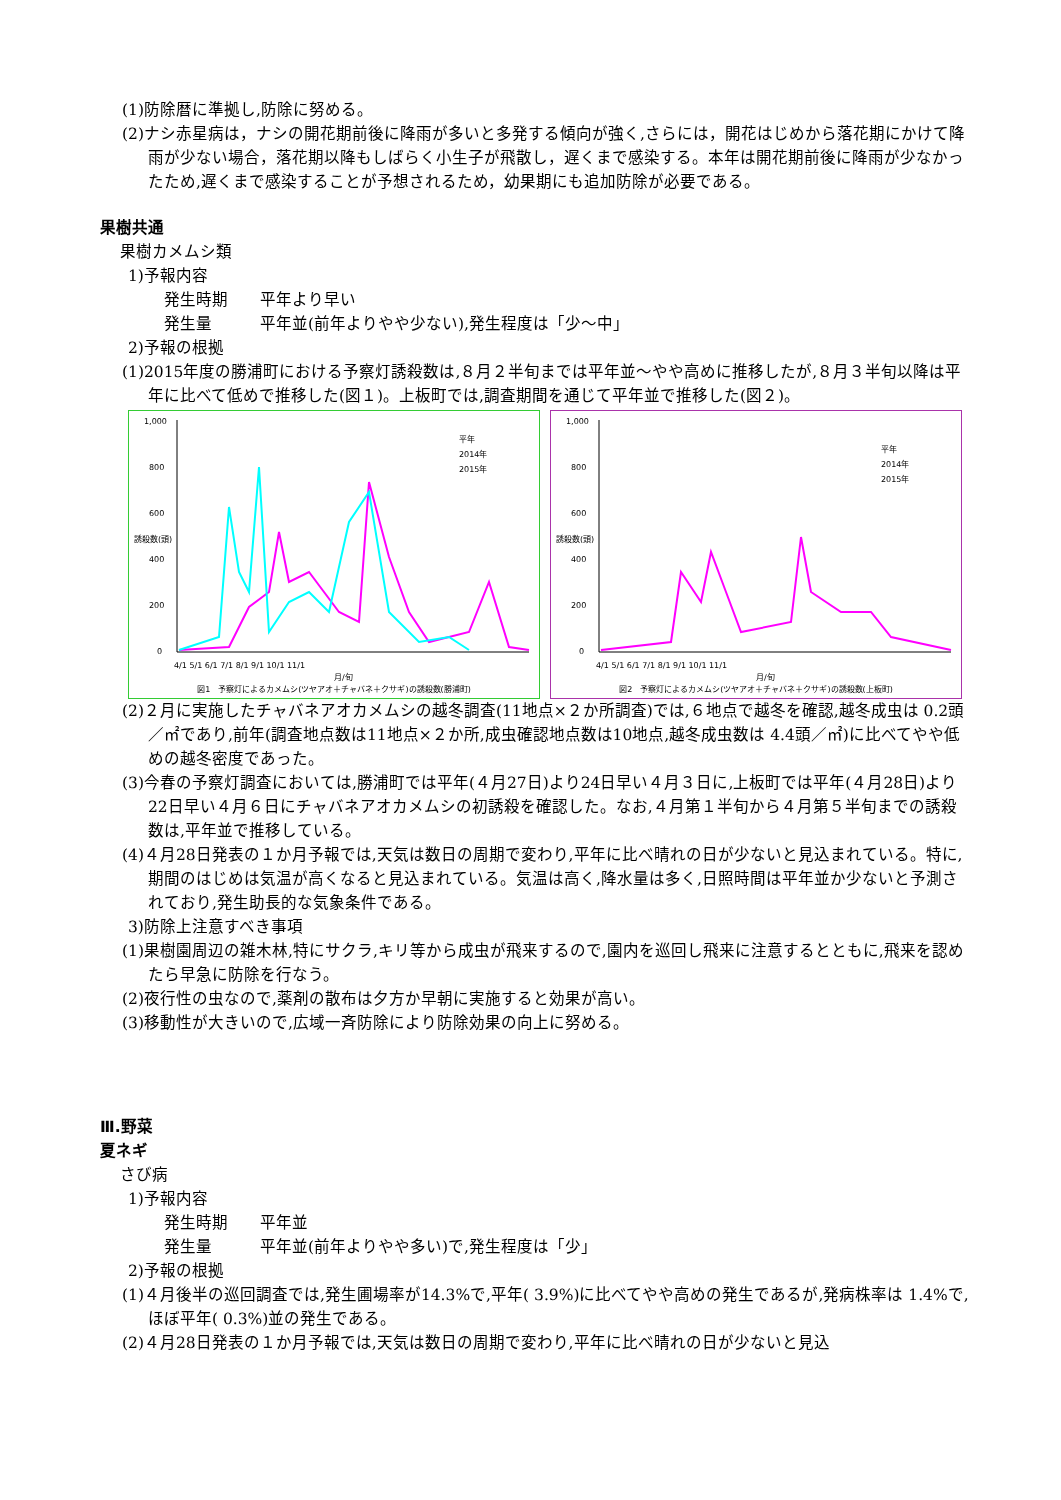(1)防除暦に準拠し,防除に努める。
(2)ナシ赤星病は，ナシの開花期前後に降雨が多いと多発する傾向が強く,さらには，開花はじめから落花期にかけて降雨が少ない場合，落花期以降もしばらく小生子が飛散し，遅くまで感染する。本年は開花期前後に降雨が少なかったため,遅くまで感染することが予想されるため，幼果期にも追加防除が必要である。
果樹共通
果樹カメムシ類
1)予報内容
発生時期　　平年より早い
発生量　　　平年並(前年よりやや少ない),発生程度は「少～中」
2)予報の根拠
(1)2015年度の勝浦町における予察灯誘殺数は,８月２半旬までは平年並～やや高めに推移したが,８月３半旬以降は平年に比べて低めで推移した(図１)。上板町では,調査期間を通じて平年並で推移した(図２)。
1,000
800
600
400
200
0
誘殺数(頭)
4/1 5/1 6/1 7/1 8/1 9/1 10/1 11/1
月/旬
平年
2014年
2015年
図1　予察灯によるカメムシ(ツヤアオ＋チャバネ＋クサギ)の誘殺数(勝浦町)
1,000
800
600
400
200
0
誘殺数(頭)
4/1 5/1 6/1 7/1 8/1 9/1 10/1 11/1
月/旬
平年
2014年
2015年
図2　予察灯によるカメムシ(ツヤアオ＋チャバネ＋クサギ)の誘殺数(上板町)
(2)２月に実施したチャバネアオカメムシの越冬調査(11地点×２か所調査)では,６地点で越冬を確認,越冬成虫は 0.2頭／㎡であり,前年(調査地点数は11地点×２か所,成虫確認地点数は10地点,越冬成虫数は 4.4頭／㎡)に比べてやや低めの越冬密度であった。
(3)今春の予察灯調査においては,勝浦町では平年(４月27日)より24日早い４月３日に,上板町では平年(４月28日)より22日早い４月６日にチャバネアオカメムシの初誘殺を確認した。なお,４月第１半旬から４月第５半旬までの誘殺数は,平年並で推移している。
(4)４月28日発表の１か月予報では,天気は数日の周期で変わり,平年に比べ晴れの日が少ないと見込まれている。特に,期間のはじめは気温が高くなると見込まれている。気温は高く,降水量は多く,日照時間は平年並か少ないと予測されており,発生助長的な気象条件である。
3)防除上注意すべき事項
(1)果樹園周辺の雑木林,特にサクラ,キリ等から成虫が飛来するので,園内を巡回し飛来に注意するとともに,飛来を認めたら早急に防除を行なう。
(2)夜行性の虫なので,薬剤の散布は夕方か早朝に実施すると効果が高い。
(3)移動性が大きいので,広域一斉防除により防除効果の向上に努める。
Ⅲ.野菜
夏ネギ
さび病
1)予報内容
発生時期　　平年並
発生量　　　平年並(前年よりやや多い)で,発生程度は「少」
2)予報の根拠
(1)４月後半の巡回調査では,発生圃場率が14.3%で,平年( 3.9%)に比べてやや高めの発生であるが,発病株率は 1.4%で,ほぼ平年( 0.3%)並の発生である。
(2)４月28日発表の１か月予報では,天気は数日の周期で変わり,平年に比べ晴れの日が少ないと見込